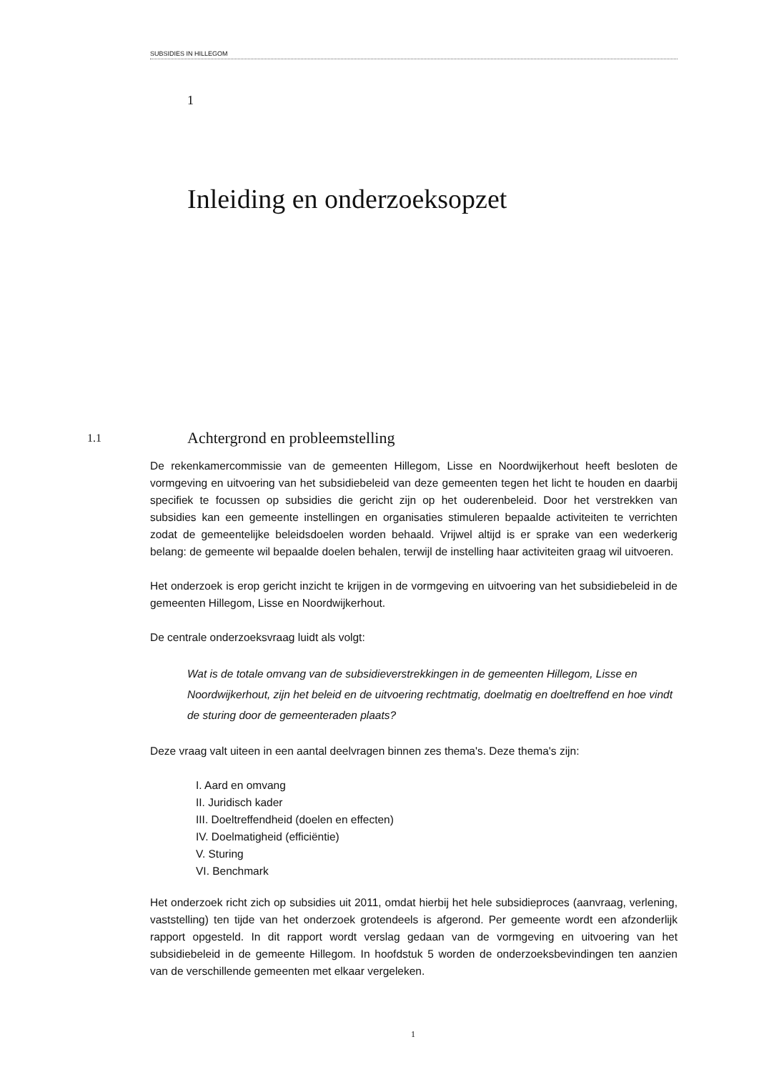SUBSIDIES IN HILLEGOM
1
Inleiding en onderzoeksopzet
1.1 Achtergrond en probleemstelling
De rekenkamercommissie van de gemeenten Hillegom, Lisse en Noordwijkerhout heeft besloten de vormgeving en uitvoering van het subsidiebeleid van deze gemeenten tegen het licht te houden en daarbij specifiek te focussen op subsidies die gericht zijn op het ouderenbeleid. Door het verstrekken van subsidies kan een gemeente instellingen en organisaties stimuleren bepaalde activiteiten te verrichten zodat de gemeentelijke beleidsdoelen worden behaald. Vrijwel altijd is er sprake van een wederkerig belang: de gemeente wil bepaalde doelen behalen, terwijl de instelling haar activiteiten graag wil uitvoeren.
Het onderzoek is erop gericht inzicht te krijgen in de vormgeving en uitvoering van het subsidiebeleid in de gemeenten Hillegom, Lisse en Noordwijkerhout.
De centrale onderzoeksvraag luidt als volgt:
Wat is de totale omvang van de subsidieverstrekkingen in de gemeenten Hillegom, Lisse en Noordwijkerhout, zijn het beleid en de uitvoering rechtmatig, doelmatig en doeltreffend en hoe vindt de sturing door de gemeenteraden plaats?
Deze vraag valt uiteen in een aantal deelvragen binnen zes thema's. Deze thema's zijn:
I. Aard en omvang
II. Juridisch kader
III. Doeltreffendheid (doelen en effecten)
IV. Doelmatigheid (efficiëntie)
V. Sturing
VI. Benchmark
Het onderzoek richt zich op subsidies uit 2011, omdat hierbij het hele subsidieproces (aanvraag, verlening, vaststelling) ten tijde van het onderzoek grotendeels is afgerond. Per gemeente wordt een afzonderlijk rapport opgesteld. In dit rapport wordt verslag gedaan van de vormgeving en uitvoering van het subsidiebeleid in de gemeente Hillegom. In hoofdstuk 5 worden de onderzoeksbevindingen ten aanzien van de verschillende gemeenten met elkaar vergeleken.
1